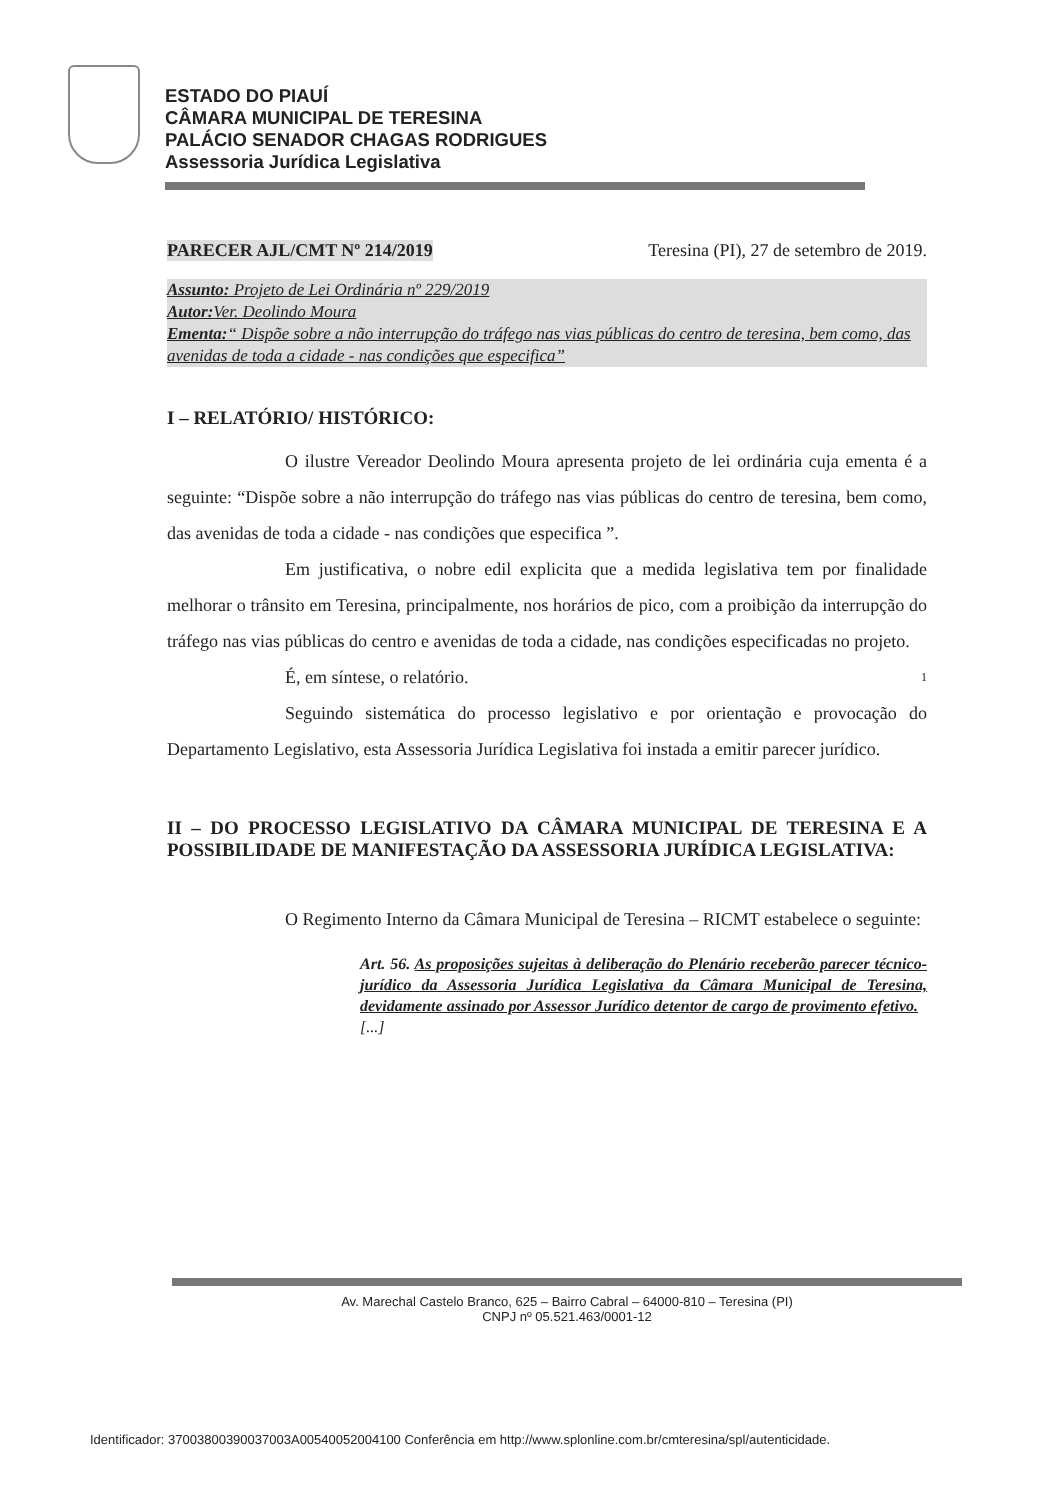ESTADO DO PIAUÍ
CÂMARA MUNICIPAL DE TERESINA
PALÁCIO SENADOR CHAGAS RODRIGUES
Assessoria Jurídica Legislativa
PARECER AJL/CMT Nº 214/2019 Teresina (PI), 27 de setembro de 2019.
Assunto: Projeto de Lei Ordinária nº 229/2019
Autor: Ver. Deolindo Moura
Ementa:“ Dispõe sobre a não interrupção do tráfego nas vias públicas do centro de teresina, bem como, das avenidas de toda a cidade - nas condições que especifica”
I – RELATÓRIO/ HISTÓRICO:
O ilustre Vereador Deolindo Moura apresenta projeto de lei ordinária cuja ementa é a seguinte: “Dispõe sobre a não interrupção do tráfego nas vias públicas do centro de teresina, bem como, das avenidas de toda a cidade - nas condições que especifica ”.
Em justificativa, o nobre edil explicita que a medida legislativa tem por finalidade melhorar o trânsito em Teresina, principalmente, nos horários de pico, com a proibição da interrupção do tráfego nas vias públicas do centro e avenidas de toda a cidade, nas condições especificadas no projeto.
É, em síntese, o relatório. 1
Seguindo sistemática do processo legislativo e por orientação e provocação do Departamento Legislativo, esta Assessoria Jurídica Legislativa foi instada a emitir parecer jurídico.
II – DO PROCESSO LEGISLATIVO DA CÂMARA MUNICIPAL DE TERESINA E A POSSIBILIDADE DE MANIFESTAÇÃO DA ASSESSORIA JURÍDICA LEGISLATIVA:
O Regimento Interno da Câmara Municipal de Teresina – RICMT estabelece o seguinte:
Art. 56. As proposições sujeitas à deliberação do Plenário receberão parecer técnico-jurídico da Assessoria Jurídica Legislativa da Câmara Municipal de Teresina, devidamente assinado por Assessor Jurídico detentor de cargo de provimento efetivo.
[...]
Av. Marechal Castelo Branco, 625 – Bairro Cabral – 64000-810 – Teresina (PI)
CNPJ nº 05.521.463/0001-12
Identificador: 37003800390037003A00540052004100 Conferência em http://www.splonline.com.br/cmteresina/spl/autenticidade.